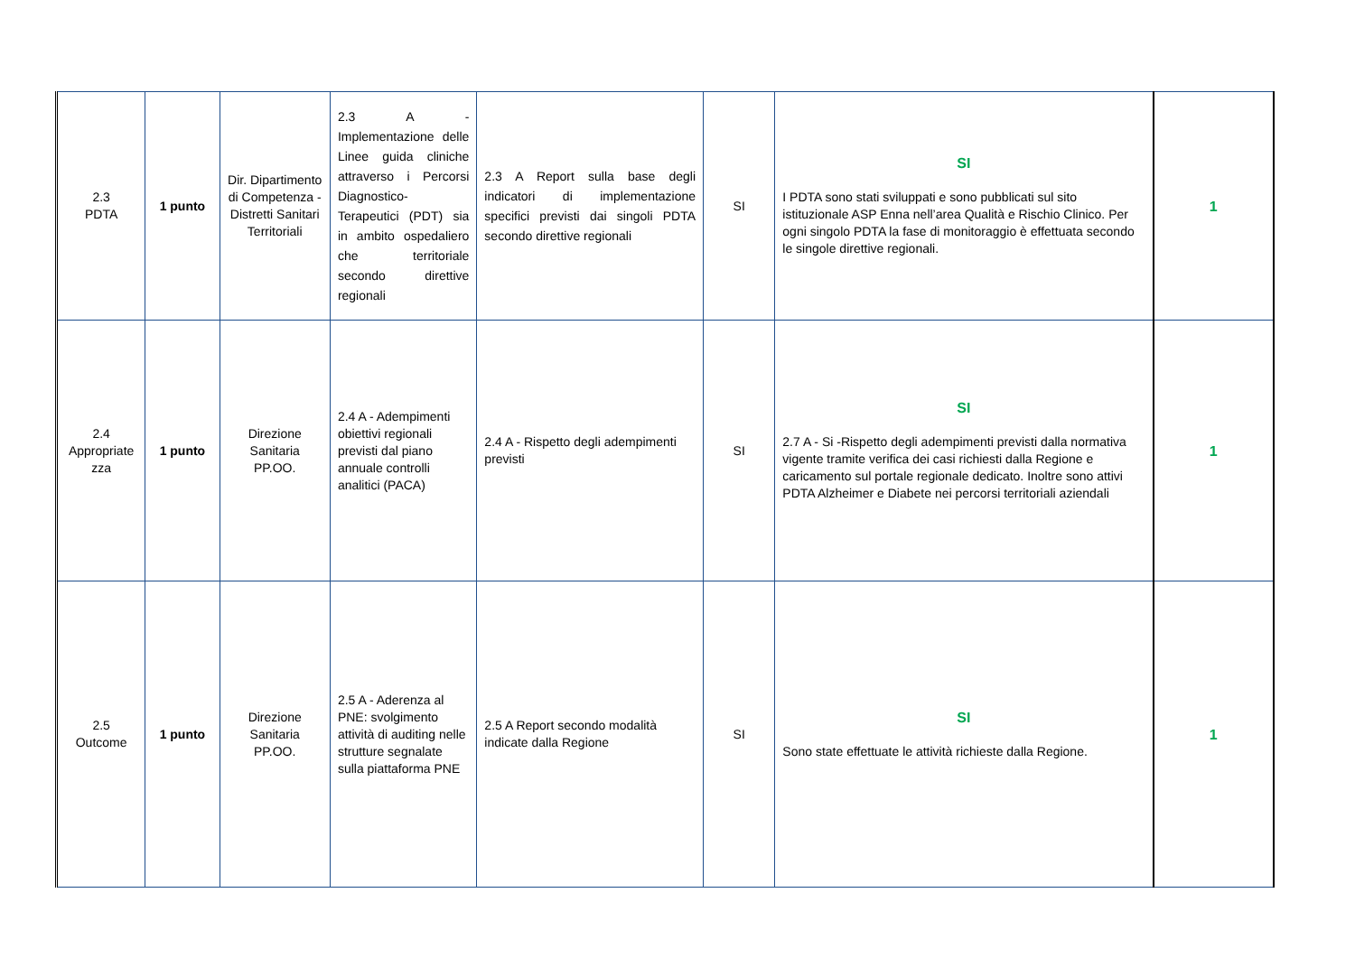| 2.3 PDTA | 1 punto | Dir. Dipartimento di Competenza - Distretti Sanitari Territoriali | 2.3 A - Implementazione delle Linee guida cliniche attraverso i Percorsi Diagnostico-Terapeutici (PDT) sia in ambito ospedaliero che territoriale secondo direttive regionali | 2.3 A Report sulla base degli indicatori di implementazione specifici previsti dai singoli PDTA secondo direttive regionali | SI | SI I PDTA sono stati sviluppati e sono pubblicati sul sito istituzionale ASP Enna nell’area Qualità e Rischio Clinico. Per ogni singolo PDTA la fase di monitoraggio è effettuata secondo le singole direttive regionali. | 1 |
| 2.4 Appropriate zza | 1 punto | Direzione Sanitaria PP.OO. | 2.4 A - Adempimenti obiettivi regionali previsti dal piano annuale controlli analitici (PACA) | 2.4 A - Rispetto degli adempimenti previsti | SI | SI 2.7 A - Si -Rispetto degli adempimenti previsti dalla normativa vigente tramite verifica dei casi richiesti dalla Regione e caricamento sul portale regionale dedicato. Inoltre sono attivi PDTA Alzheimer e Diabete nei percorsi territoriali aziendali | 1 |
| 2.5 Outcome | 1 punto | Direzione Sanitaria PP.OO. | 2.5 A - Aderenza al PNE: svolgimento attività di auditing nelle strutture segnalate sulla piattaforma PNE | 2.5 A Report secondo modalità indicate dalla Regione | SI | SI Sono state effettuate le attività richieste dalla Regione. | 1 |